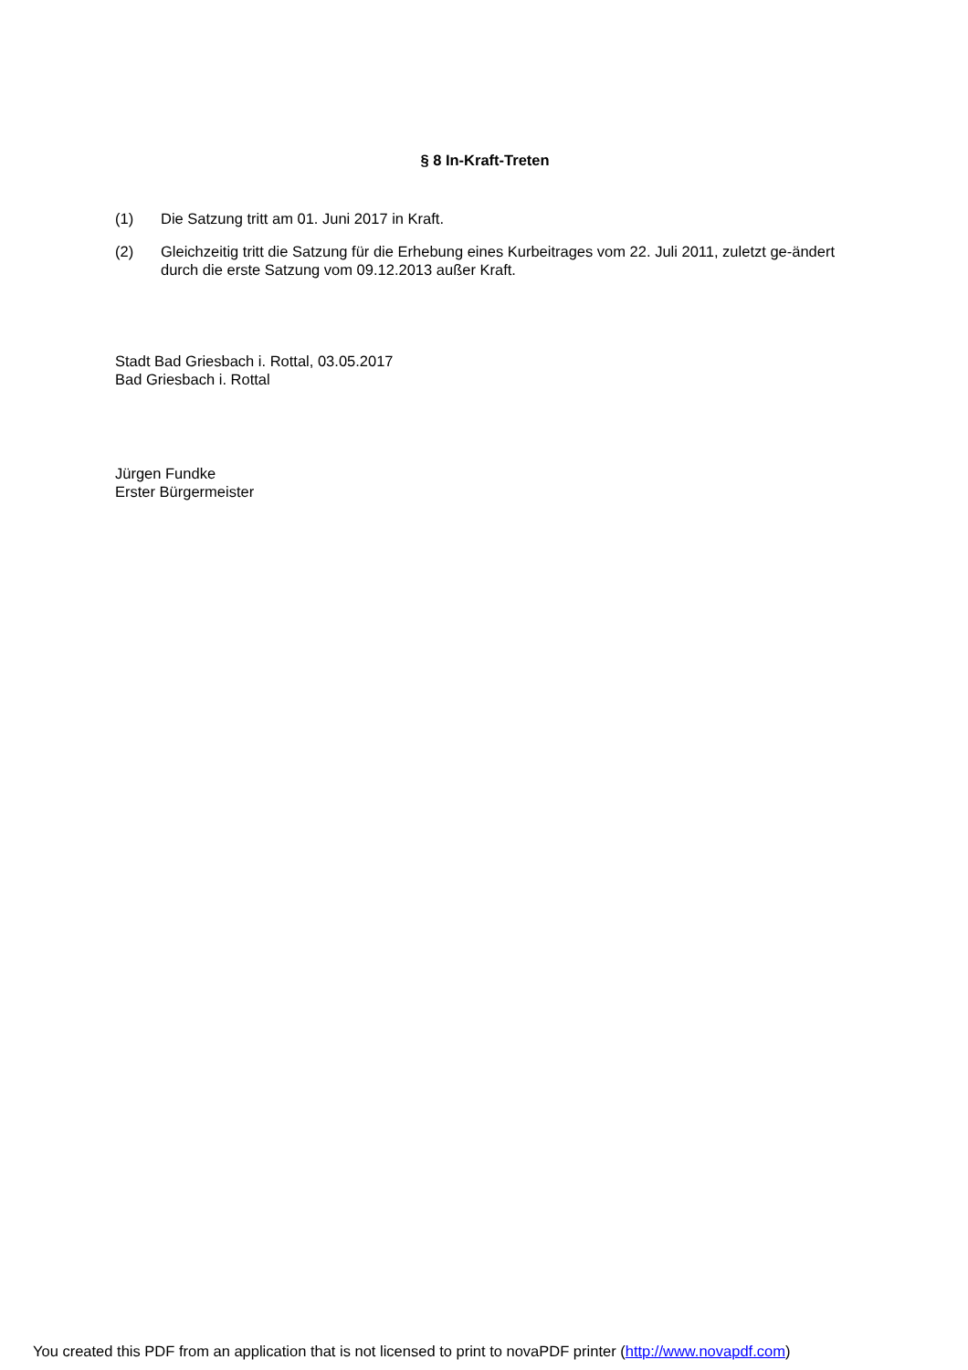§ 8 In-Kraft-Treten
(1) Die Satzung tritt am 01. Juni 2017 in Kraft.
(2) Gleichzeitig tritt die Satzung für die Erhebung eines Kurbeitrages vom 22. Juli 2011, zuletzt ge-ändert durch die erste Satzung vom 09.12.2013 außer Kraft.
Stadt Bad Griesbach i. Rottal, 03.05.2017
Bad Griesbach i. Rottal
Jürgen Fundke
Erster Bürgermeister
You created this PDF from an application that is not licensed to print to novaPDF printer (http://www.novapdf.com)